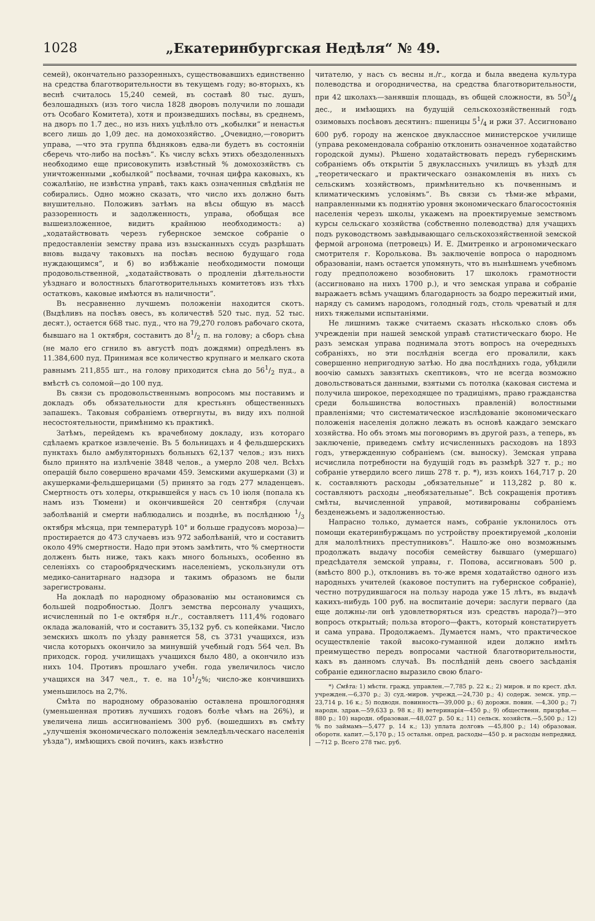1028 „Екатеринбургская Недѣля“ № 49.
семей), окончательно раззоренныхъ, существовавшихъ единственно на средства благотворительности въ текущемъ году; во-вторыхъ, къ веснѣ считалось 15,240 семей, въ составѣ 80 тыс. душъ, безлошадныхъ (изъ того числа 1828 дворовъ получили по лошади отъ Особаго Комитета), хотя и произведшихъ посѣвы, въ среднемъ, на дворъ по 1.7 дес., но изъ нихъ уцѣлѣло отъ „кобылки“ и ненастья всего лишь до 1,09 дес. на домохозяйство. „Очевидно,—говоритъ управа, —что эта группа бѣдняковъ едва-ли будетъ въ состояніи сберечь что-либо на посѣвъ“. Къ числу всѣхъ этихъ обездоленныхъ необходимо еще присовокупить извѣстный % домохозяйствъ съ уничтоженными „кобылкой“ посѣвами, точная цифра каковыхъ, къ сожалѣнію, не извѣстна управѣ, такъ какъ означенныя свѣдѣнія не собирались. Одно можно сказать, что число ихъ должно быть внушительно. Положивъ затѣмъ на вѣсы общую въ массѣ раззоренность и задолженность, управа, обобщая все вышеизложенное, видитъ крайнюю необходимость: а) „ходатайствовать черезъ губернское земское собраніе о предоставленіи земству права изъ взысканныхъ ссудъ разрѣшать вновь выдачу таковыхъ на посѣвъ весною будущаго года нуждающимся“, и б) во избѣжаніе необходимости помощи продовольственной, „ходатайствовать о продленіи дѣятельности уѣзднаго и волостныхъ благотворительныхъ комитетовъ изъ тѣхъ остатковъ, каковые имѣются въ наличности“.
Въ несравненно лучшемъ положеніи находится скотъ. (Выдѣливъ на посѣвъ овесъ, въ количествѣ 520 тыс. пуд. 52 тыс. десят.), остается 668 тыс. пуд., что на 79,270 головъ рабочаго скота, бывшаго на 1 октября, составитъ до 81/2 п. на голову; а сборъ сѣна (не мало его сгнило въ августѣ подъ дождями) опредѣленъ въ 11.384,600 пуд. Принимая все количество крупнаго и мелкаго скота равнымъ 211,855 шт., на голову приходится сѣна до 561/2 пуд., а вмѣстѣ съ соломой—до 100 пуд.
Въ связи съ продовольственнымъ вопросомъ мы поставимъ и докладъ объ обязательности для крестьянъ общественныхъ запашекъ. Таковыя собраніемъ отвергнуты, въ виду ихъ полной несостоятельности, примѣнимо къ практикѣ.
Затѣмъ, перейдемъ къ врачебному докладу, изъ котораго сдѣлаемъ краткое извлеченіе. Въ 5 больницахъ и 4 фельдшерскихъ пунктахъ было амбуляторныхъ больныхъ 62,137 челов.; изъ нихъ было принято на излѣченіе 3848 челов., а умерло 208 чел. Всѣхъ операцій было совершено врачами 459. Земскими акушерками (3) и акушерками-фельдшерицами (5) принято за годъ 277 младенцевъ. Смертность отъ холеры, открывшейся у насъ съ 10 іюля (попала къ намъ изъ Тюмени) и окончившейся 20 сентября (случаи заболѣваній и смерти наблюдались и позднѣе, въ послѣднюю 1/3 октября мѣсяца, при температурѣ 10° и больше градусовъ мороза)—простирается до 473 случаевъ изъ 972 заболѣваній, что и составитъ около 49% смертности. Надо при этомъ замѣтить, что % смертности долженъ быть ниже, такъ какъ много больныхъ, особенно въ селеніяхъ со старообрядческимъ населеніемъ, ускользнули отъ медико-санитарнаго надзора и такимъ образомъ не были зарегистрованы.
На докладѣ по народному образованію мы остановимся съ большей подробностью. Долгъ земства персоналу учащихъ, исчисленный по 1-е октября н./г., составляетъ 111,4% годоваго оклада жалованій, что и составитъ 35,132 руб. съ копейками. Число земскихъ школъ по уѣзду равняется 58, съ 3731 учащихся, изъ числа которыхъ окончило за минувшій учебный годъ 564 чел. Въ приходск. город. училищахъ учащихся было 480, а окончило изъ нихъ 104. Противъ прошлаго учебн. года увеличилось число учащихся на 347 чел., т. е. на 101/2%; число-же кончившихъ уменьшилось на 2,7%.
Смѣта по народному образованію оставлена прошлогодняя (уменьшенная противъ лучшихъ годовъ болѣе чѣмъ на 26%), и увеличена лишь ассигнованіемъ 300 руб. (вошедшихъ въ смѣту „улучшенія экономическаго положенія земледѣльческаго населенія уѣзда“), имѣющихъ свой починъ, какъ извѣстно
читателю, у насъ съ весны н./г., когда и была введена культура полеводства и огородничества, на средства благотворительности, при 42 школахъ—занявшія площадь, въ общей сложности, въ 503/4 дес., и имѣющихъ на будущій сельскохозяйственный годъ озимовыхъ посѣвовъ десятинъ: пшеницы 51/4 и ржи 37. Ассигновано 600 руб. городу на женское двуклассное министерское училище (управа рекомендовала собранію отклонить означенное ходатайство городской думы). Рѣшено ходатайствовать передъ губернскимъ собраніемъ объ открытіи 5 двуклассныхъ училищъ въ уѣздѣ для „теоретическаго и практическаго ознакомленія въ нихъ съ сельскимъ хозяйствомъ, примѣнительно къ почвеннымъ и климатическимъ условіямъ“. Въ связи съ тѣми-же мѣрами, направленными къ поднятію уровня экономическаго благосостоянія населенія черезъ школы, укажемъ на проектируемые земствомъ курсы сельскаго хозяйства (собственно полеводства) для учащихъ подъ руководствомъ завѣдывающаго сельскохозяйственной земской фермой агронома (петровецъ) И. Е. Дмитренко и агрономическаго смотрителя г. Королькова. Въ заключеніе вопроса о народномъ образованіи, намъ остается упомянуть, что въ нынѣшнемъ учебномъ году предположено возобновить 17 школокъ грамотности (ассигновано на нихъ 1700 р.), и что земская управа и собраніе выражаетъ всѣмъ учащимъ благодарность за бодро пережитый ими, наряду съ самимъ народомъ, голодный годъ, столь чреватый и для нихъ тяжелыми испытаніями.
Не лишнимъ также считаемъ сказать нѣсколько словъ объ учрежденіи при нашей земской управѣ статистическаго бюро. Не разъ земская управа поднимала этотъ вопросъ на очередныхъ собраніяхъ, но эти послѣднія всегда его провалили, какъ совершенно непригодную затѣю. Но два послѣднихъ года, убѣдили воочію самыхъ завзятыхъ скептиковъ, что не всегда возможно довольствоваться данными, взятыми съ потолка (каковая система и получила широкое, переходящее по традиціямъ, право гражданства среди большинства волостныхъ правленій) волостными правленіями; что систематическое изслѣдованіе экономическаго положенія населенія должно лежать въ основѣ каждаго земскаго хозяйства. Но объ этомъ мы поговоримъ въ другой разъ, а теперь, въ заключеніе, приведемъ смѣту исчисленныхъ расходовъ на 1893 годъ, утвержденную собраніемъ (см. выноску). Земская управа исчислила потребности на будущій годъ въ размѣрѣ 327 т. р.; но собраніе утвердило всего лишь 278 т. р. *), изъ коихъ 164,717 р. 20 к. составляютъ расходы „обязательные“ и 113,282 р. 80 к. составляютъ расходы „необязательные“. Всѣ сокращенія противъ смѣты, вычисленной управой, мотивированы собраніемъ безденежьемъ и задолженностью.
Напрасно только, думается намъ, собраніе уклонилось отъ помощи екатеринбуржцамъ по устройству проектируемой „колоніи для малолѣтнихъ преступниковъ“. Нашло-же оно возможнымъ продолжать выдачу пособія семейству бывшаго (умершаго) предсѣдателя земской управы, г. Попова, ассигновавъ 500 р. (вмѣсто 800 р.), отклонивъ въ то-же время ходатайство одного изъ народныхъ учителей (каковое поступитъ на губернское собраніе), честно потрудившагося на пользу народа уже 15 лѣтъ, въ выдачѣ какихъ-нибудь 100 руб. на воспитаніе дочери: заслуги перваго (да еще должны-ли онѣ удовлетворяться изъ средствъ народа?)—это вопросъ открытый; польза второго—фактъ, который констатируетъ и сама управа. Продолжаемъ. Думается намъ, что практическое осуществленіе такой высоко-гуманной идеи должно имѣть преимущество передъ вопросами частной благотворительности, какъ въ данномъ случаѣ. Въ послѣдній день своего засѣданія собраніе единогласно выразило свою благо-
*) Смѣта: 1) мѣстн. гражд. управлен.—7,785 р. 22 к.; 2) миров. и по крест. дѣл. учрежден.—6,370 р.; 3) суд.-миров. учрежд.—24,730 р.; 4) содерж. земск. упр.—23,714 р. 16 к.; 5) подводн. повинность—39,000 р.; 6) дорожн. повин. —4,300 р.; 7) народн. здрав.—59,633 р. 98 к.; 8) ветеринарія—450 р.; 9) общественн. призрѣн.—880 р.; 10) народн. образован.—48,027 р. 50 к.; 11) сельск. хозяйств.—5,500 р.; 12) % по займамъ—5,477 р. 14 к.; 13) уплата долговъ —45,800 р.; 14) образован. оборотн. капит.—5,170 р.; 15 остальн. опред. расходы—450 р. и расходы непредвид.—712 р. Всего 278 тыс. руб.